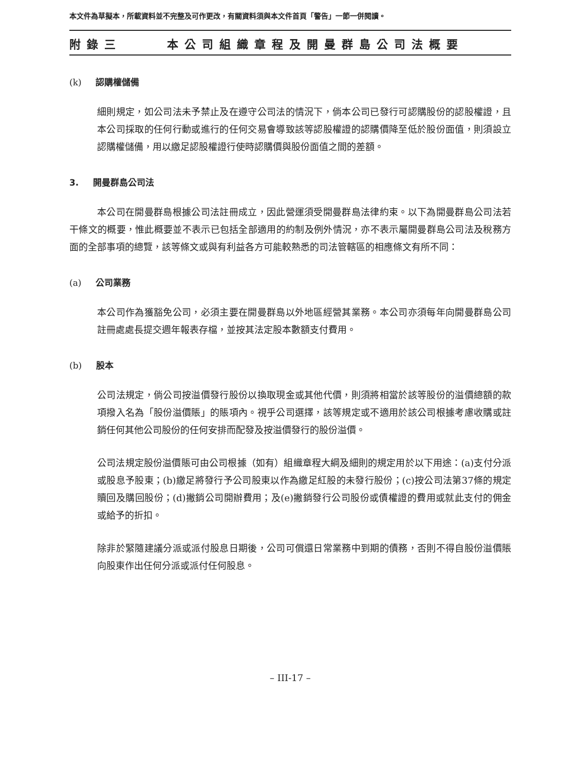本文件為草擬本，所載資料並不完整及可作更改，有關資料須與本文件首頁「警告」一節一併閱讀。
附錄三 本公司組織章程及開曼群島公司法概要
(k) 認購權儲備
細則規定，如公司法未予禁止及在遵守公司法的情況下，倘本公司已發行可認購股份的認股權證，且本公司採取的任何行動或進行的任何交易會導致該等認股權證的認購價降至低於股份面值，則須設立認購權儲備，用以繳足認股權證行使時認購價與股份面值之間的差額。
3. 開曼群島公司法
本公司在開曼群島根據公司法註冊成立，因此營運須受開曼群島法律約束。以下為開曼群島公司法若干條文的概要，惟此概要並不表示已包括全部適用的約制及例外情況，亦不表示屬開曼群島公司法及稅務方面的全部事項的總覽，該等條文或與有利益各方可能較熟悉的司法管轄區的相應條文有所不同：
(a) 公司業務
本公司作為獲豁免公司，必須主要在開曼群島以外地區經營其業務。本公司亦須每年向開曼群島公司註冊處處長提交週年報表存檔，並按其法定股本數額支付費用。
(b) 股本
公司法規定，倘公司按溢價發行股份以換取現金或其他代價，則須將相當於該等股份的溢價總額的款項撥入名為「股份溢價賬」的賬項內。視乎公司選擇，該等規定或不適用於該公司根據考慮收購或註銷任何其他公司股份的任何安排而配發及按溢價發行的股份溢價。
公司法規定股份溢價賬可由公司根據（如有）組織章程大綱及細則的規定用於以下用途：(a)支付分派或股息予股東；(b)繳足將發行予公司股東以作為繳足紅股的未發行股份；(c)按公司法第37條的規定贖回及購回股份；(d)撇銷公司開辦費用；及(e)撇銷發行公司股份或債權證的費用或就此支付的佣金或給予的折扣。
除非於緊隨建議分派或派付股息日期後，公司可償還日常業務中到期的債務，否則不得自股份溢價賬向股東作出任何分派或派付任何股息。
– III-17 –